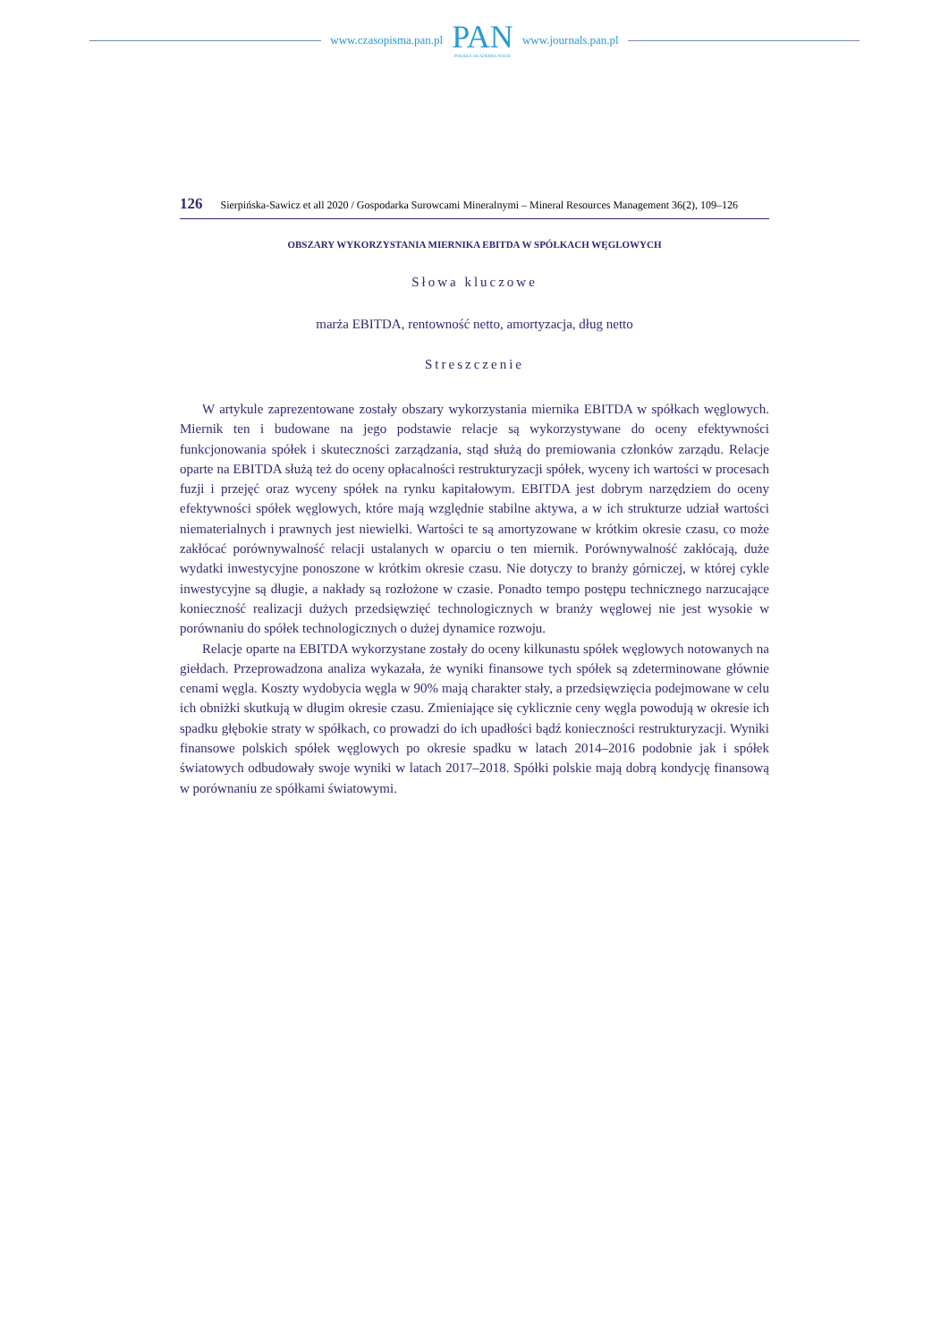www.czasopisma.pan.pl
PAN
POLSKA AKADEMIA NAUK
www.journals.pan.pl
126 Sierpińska-Sawicz et all 2020 / Gospodarka Surowcami Mineralnymi – Mineral Resources Management 36(2), 109–126
OBSZARY WYKORZYSTANIA MIERNIKA EBITDA W SPÓŁKACH WĘGLOWYCH
Słowa kluczowe
marża EBITDA, rentowność netto, amortyzacja, dług netto
Streszczenie
W artykule zaprezentowane zostały obszary wykorzystania miernika EBITDA w spółkach węglowych. Miernik ten i budowane na jego podstawie relacje są wykorzystywane do oceny efektywności funkcjonowania spółek i skuteczności zarządzania, stąd służą do premiowania członków zarządu. Relacje oparte na EBITDA służą też do oceny opłacalności restrukturyzacji spółek, wyceny ich wartości w procesach fuzji i przejęć oraz wyceny spółek na rynku kapitałowym. EBITDA jest dobrym narzędziem do oceny efektywności spółek węglowych, które mają względnie stabilne aktywa, a w ich strukturze udział wartości niematerialnych i prawnych jest niewielki. Wartości te są amortyzowane w krótkim okresie czasu, co może zakłócać porównywalność relacji ustalanych w oparciu o ten miernik. Porównywalność zakłócają, duże wydatki inwestycyjne ponoszone w krótkim okresie czasu. Nie dotyczy to branży górniczej, w której cykle inwestycyjne są długie, a nakłady są rozłożone w czasie. Ponadto tempo postępu technicznego narzucające konieczność realizacji dużych przedsięwzięć technologicznych w branży węglowej nie jest wysokie w porównaniu do spółek technologicznych o dużej dynamice rozwoju.
Relacje oparte na EBITDA wykorzystane zostały do oceny kilkunastu spółek węglowych notowanych na giełdach. Przeprowadzona analiza wykazała, że wyniki finansowe tych spółek są zdeterminowane głównie cenami węgla. Koszty wydobycia węgla w 90% mają charakter stały, a przedsięwzięcia podejmowane w celu ich obniżki skutkują w długim okresie czasu. Zmieniające się cyklicznie ceny węgla powodują w okresie ich spadku głębokie straty w spółkach, co prowadzi do ich upadłości bądź konieczności restrukturyzacji. Wyniki finansowe polskich spółek węglowych po okresie spadku w latach 2014–2016 podobnie jak i spółek światowych odbudowały swoje wyniki w latach 2017–2018. Spółki polskie mają dobrą kondycję finansową w porównaniu ze spółkami światowymi.